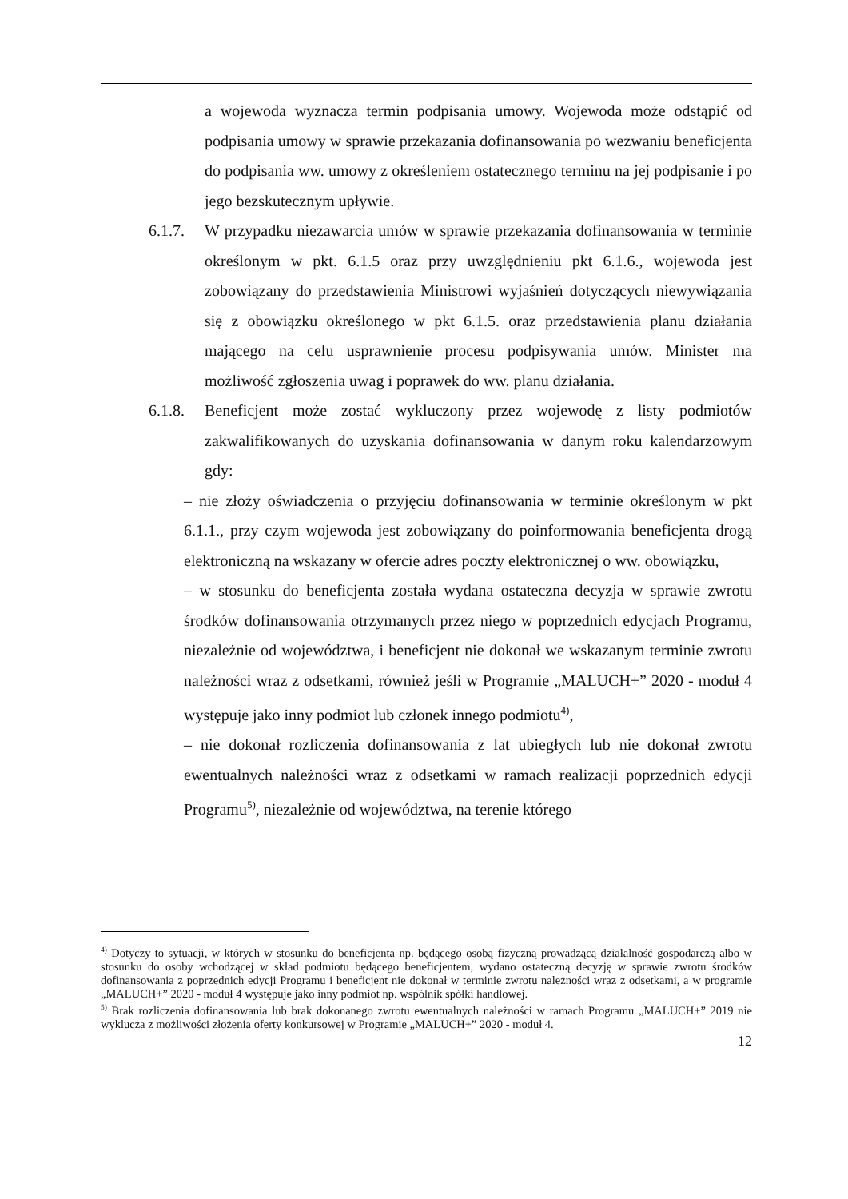a wojewoda wyznacza termin podpisania umowy. Wojewoda może odstąpić od podpisania umowy w sprawie przekazania dofinansowania po wezwaniu beneficjenta do podpisania ww. umowy z określeniem ostatecznego terminu na jej podpisanie i po jego bezskutecznym upływie.
6.1.7.
W przypadku niezawarcia umów w sprawie przekazania dofinansowania w terminie określonym w pkt. 6.1.5 oraz przy uwzględnieniu pkt 6.1.6., wojewoda jest zobowiązany do przedstawienia Ministrowi wyjaśnień dotyczących niewywiązania się z obowiązku określonego w pkt 6.1.5. oraz przedstawienia planu działania mającego na celu usprawnienie procesu podpisywania umów. Minister ma możliwość zgłoszenia uwag i poprawek do ww. planu działania.
6.1.8.
Beneficjent może zostać wykluczony przez wojewodę z listy podmiotów zakwalifikowanych do uzyskania dofinansowania w danym roku kalendarzowym gdy:
– nie złoży oświadczenia o przyjęciu dofinansowania w terminie określonym w pkt 6.1.1., przy czym wojewoda jest zobowiązany do poinformowania beneficjenta drogą elektroniczną na wskazany w ofercie adres poczty elektronicznej o ww. obowiązku,
– w stosunku do beneficjenta została wydana ostateczna decyzja w sprawie zwrotu środków dofinansowania otrzymanych przez niego w poprzednich edycjach Programu, niezależnie od województwa, i beneficjent nie dokonał we wskazanym terminie zwrotu należności wraz z odsetkami, również jeśli w Programie „MALUCH+” 2020 - moduł 4 występuje jako inny podmiot lub członek innego podmiotu<sup>4)</sup>,
– nie dokonał rozliczenia dofinansowania z lat ubiegłych lub nie dokonał zwrotu ewentualnych należności wraz z odsetkami w ramach realizacji poprzednich edycji Programu<sup>5)</sup>, niezależnie od województwa, na terenie którego
<sup>4)</sup> Dotyczy to sytuacji, w których w stosunku do beneficjenta np. będącego osobą fizyczną prowadzącą działalność gospodarczą albo w stosunku do osoby wchodzącej w skład podmiotu będącego beneficjentem, wydano ostateczną decyzję w sprawie zwrotu środków dofinansowania z poprzednich edycji Programu i beneficjent nie dokonał w terminie zwrotu należności wraz z odsetkami, a w programie „MALUCH+” 2020 - moduł 4 występuje jako inny podmiot np. wspólnik spółki handlowej.
<sup>5)</sup> Brak rozliczenia dofinansowania lub brak dokonanego zwrotu ewentualnych należności w ramach Programu „MALUCH+” 2019 nie wyklucza z możliwości złożenia oferty konkursowej w Programie „MALUCH+” 2020 - moduł 4.
12